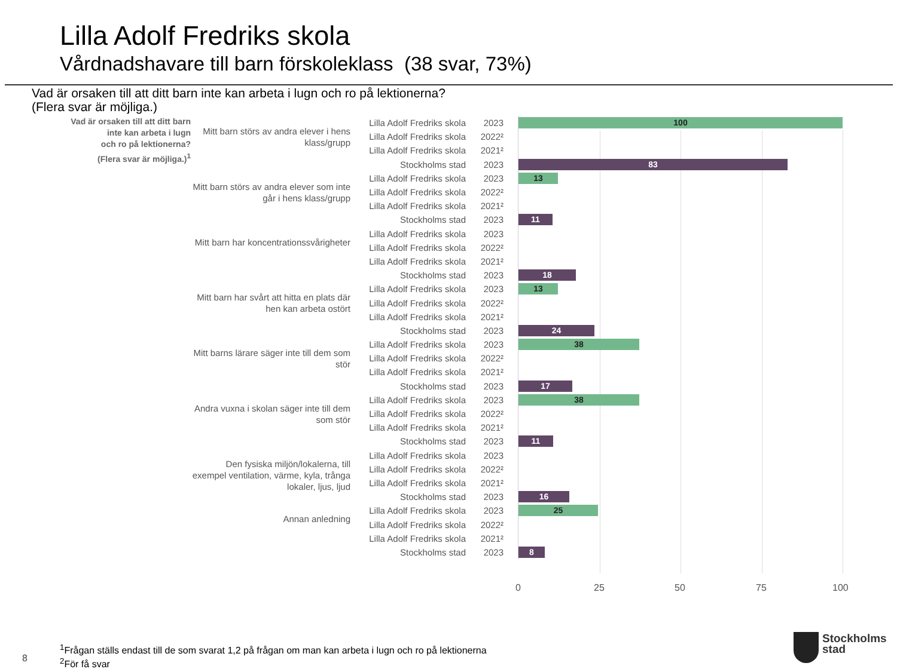Lilla Adolf Fredriks skola
Vårdnadshavare till barn förskoleklass (38 svar, 73%)
Vad är orsaken till att ditt barn inte kan arbeta i lugn och ro på lektionerna?
(Flera svar är möjliga.)
Vad är orsaken till att ditt barn
inte kan arbeta i lugn
och ro på lektionerna?
(Flera svar är möjliga.)<sup>1</sup>
| Mitt barn störs av andra elever i hens klass/grupp | Lilla Adolf Fredriks skola | 2023 | | 100 |
| | Lilla Adolf Fredriks skola | 2022² | | |
| | Lilla Adolf Fredriks skola | 2021² | | |
| | Stockholms stad | 2023 | | 83 |
| Mitt barn störs av andra elever som inte går i hens klass/grupp | Lilla Adolf Fredriks skola | 2023 | | 13 |
| | Lilla Adolf Fredriks skola | 2022² | | |
| | Lilla Adolf Fredriks skola | 2021² | | |
| | Stockholms stad | 2023 | | 11 |
| Mitt barn har koncentrationssvårigheter | Lilla Adolf Fredriks skola | 2023 | | |
| | Lilla Adolf Fredriks skola | 2022² | | |
| | Lilla Adolf Fredriks skola | 2021² | | |
| | Stockholms stad | 2023 | | 18 |
| Mitt barn har svårt att hitta en plats där hen kan arbeta ostört | Lilla Adolf Fredriks skola | 2023 | | 13 |
| | Lilla Adolf Fredriks skola | 2022² | | |
| | Lilla Adolf Fredriks skola | 2021² | | |
| | Stockholms stad | 2023 | | 24 |
| Mitt barns lärare säger inte till dem som stör | Lilla Adolf Fredriks skola | 2023 | | 38 |
| | Lilla Adolf Fredriks skola | 2022² | | |
| | Lilla Adolf Fredriks skola | 2021² | | |
| | Stockholms stad | 2023 | | 17 |
| Andra vuxna i skolan säger inte till dem som stör | Lilla Adolf Fredriks skola | 2023 | | 38 |
| | Lilla Adolf Fredriks skola | 2022² | | |
| | Lilla Adolf Fredriks skola | 2021² | | |
| | Stockholms stad | 2023 | | 11 |
| Den fysiska miljön/lokalerna, till exempel ventilation, värme, kyla, trånga lokaler, ljus, ljud | Lilla Adolf Fredriks skola | 2023 | | |
| | Lilla Adolf Fredriks skola | 2022² | | |
| | Lilla Adolf Fredriks skola | 2021² | | |
| | Stockholms stad | 2023 | | 16 |
| Annan anledning | Lilla Adolf Fredriks skola | 2023 | | 25 |
| | Lilla Adolf Fredriks skola | 2022² | | |
| | Lilla Adolf Fredriks skola | 2021² | | |
| | Stockholms stad | 2023 | | 8 |
0 25 50 75 100
8
<sup>1</sup> Frågan ställs endast till de som svarat 1,2 på frågan om man kan arbeta i lugn och ro på lektionerna
<sup>2</sup> För få svar
Stockholms
stad